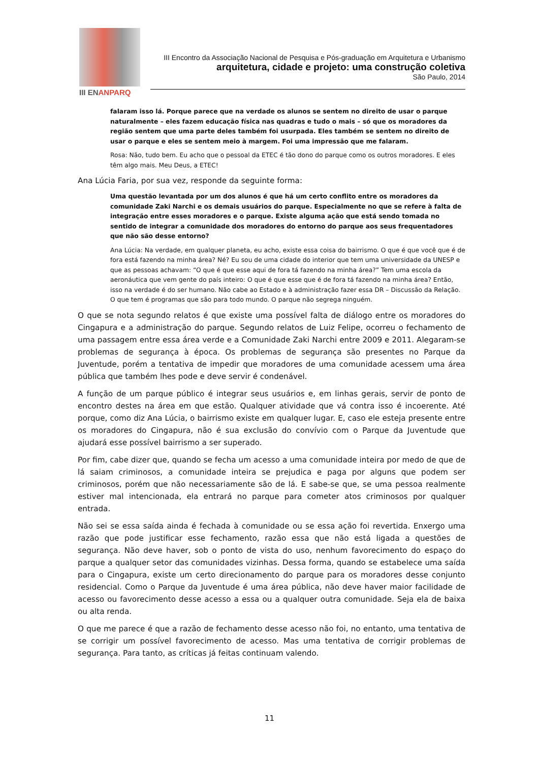III ENANPARQ
III Encontro da Associação Nacional de Pesquisa e Pós-graduação em Arquitetura e Urbanismo
arquitetura, cidade e projeto: uma construção coletiva
São Paulo, 2014
falaram isso lá. Porque parece que na verdade os alunos se sentem no direito de usar o parque naturalmente – eles fazem educação física nas quadras e tudo o mais – só que os moradores da região sentem que uma parte deles também foi usurpada. Eles também se sentem no direito de usar o parque e eles se sentem meio à margem. Foi uma impressão que me falaram.
Rosa: Não, tudo bem. Eu acho que o pessoal da ETEC é tão dono do parque como os outros moradores. E eles têm algo mais. Meu Deus, a ETEC!
Ana Lúcia Faria, por sua vez, responde da seguinte forma:
Uma questão levantada por um dos alunos é que há um certo conflito entre os moradores da comunidade Zaki Narchi e os demais usuários do parque. Especialmente no que se refere à falta de integração entre esses moradores e o parque. Existe alguma ação que está sendo tomada no sentido de integrar a comunidade dos moradores do entorno do parque aos seus frequentadores que não são desse entorno?
Ana Lúcia: Na verdade, em qualquer planeta, eu acho, existe essa coisa do bairrismo. O que é que você que é de fora está fazendo na minha área? Né? Eu sou de uma cidade do interior que tem uma universidade da UNESP e que as pessoas achavam: “O que é que esse aqui de fora tá fazendo na minha área?” Tem uma escola da aeronáutica que vem gente do país inteiro: O que é que esse que é de fora tá fazendo na minha área? Então, isso na verdade é do ser humano. Não cabe ao Estado e à administração fazer essa DR – Discussão da Relação. O que tem é programas que são para todo mundo. O parque não segrega ninguém.
O que se nota segundo relatos é que existe uma possível falta de diálogo entre os moradores do Cingapura e a administração do parque. Segundo relatos de Luiz Felipe, ocorreu o fechamento de uma passagem entre essa área verde e a Comunidade Zaki Narchi entre 2009 e 2011. Alegaram-se problemas de segurança à época. Os problemas de segurança são presentes no Parque da Juventude, porém a tentativa de impedir que moradores de uma comunidade acessem uma área pública que também lhes pode e deve servir é condenável.
A função de um parque público é integrar seus usuários e, em linhas gerais, servir de ponto de encontro destes na área em que estão. Qualquer atividade que vá contra isso é incoerente. Até porque, como diz Ana Lúcia, o bairrismo existe em qualquer lugar. E, caso ele esteja presente entre os moradores do Cingapura, não é sua exclusão do convívio com o Parque da Juventude que ajudará esse possível bairrismo a ser superado.
Por fim, cabe dizer que, quando se fecha um acesso a uma comunidade inteira por medo de que de lá saiam criminosos, a comunidade inteira se prejudica e paga por alguns que podem ser criminosos, porém que não necessariamente são de lá. E sabe-se que, se uma pessoa realmente estiver mal intencionada, ela entrará no parque para cometer atos criminosos por qualquer entrada.
Não sei se essa saída ainda é fechada à comunidade ou se essa ação foi revertida. Enxergo uma razão que pode justificar esse fechamento, razão essa que não está ligada a questões de segurança. Não deve haver, sob o ponto de vista do uso, nenhum favorecimento do espaço do parque a qualquer setor das comunidades vizinhas. Dessa forma, quando se estabelece uma saída para o Cingapura, existe um certo direcionamento do parque para os moradores desse conjunto residencial. Como o Parque da Juventude é uma área pública, não deve haver maior facilidade de acesso ou favorecimento desse acesso a essa ou a qualquer outra comunidade. Seja ela de baixa ou alta renda.
O que me parece é que a razão de fechamento desse acesso não foi, no entanto, uma tentativa de se corrigir um possível favorecimento de acesso. Mas uma tentativa de corrigir problemas de segurança. Para tanto, as críticas já feitas continuam valendo.
11